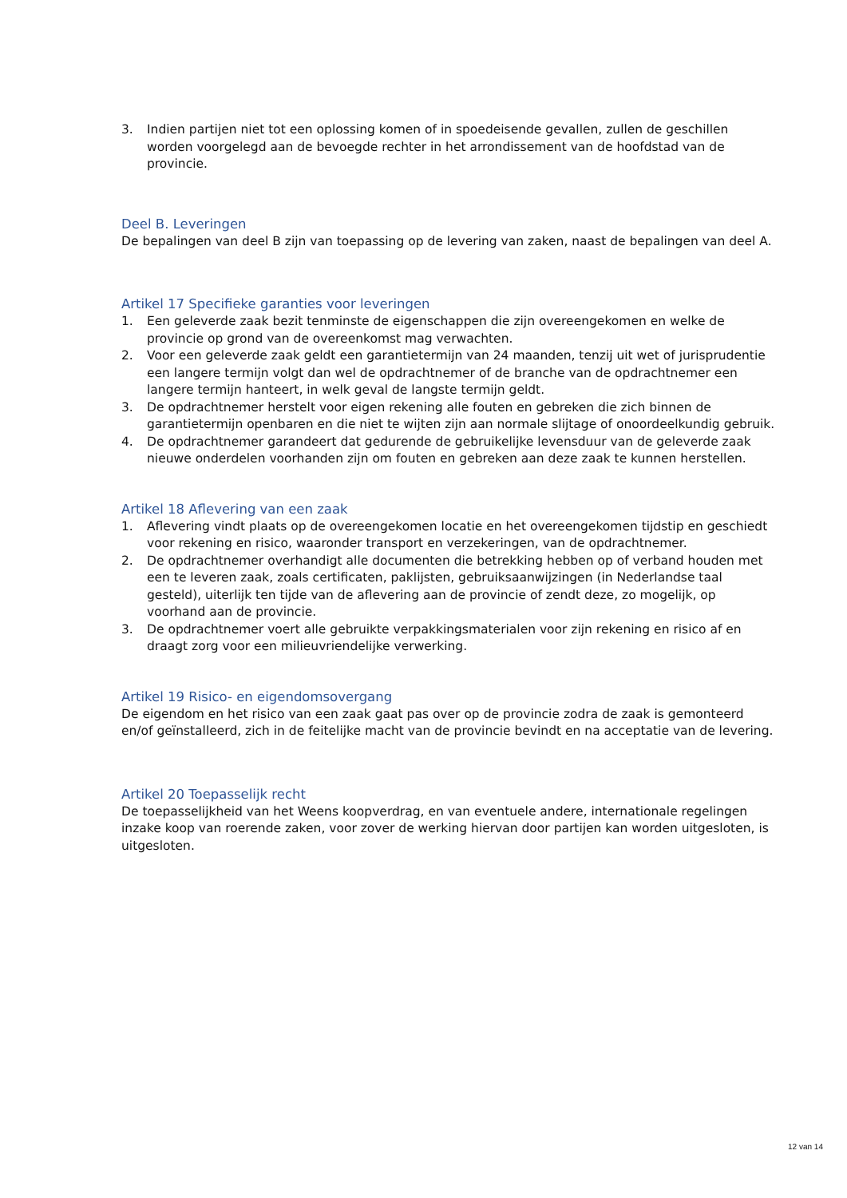3. Indien partijen niet tot een oplossing komen of in spoedeisende gevallen, zullen de geschillen worden voorgelegd aan de bevoegde rechter in het arrondissement van de hoofdstad van de provincie.
Deel B. Leveringen
De bepalingen van deel B zijn van toepassing op de levering van zaken, naast de bepalingen van deel A.
Artikel 17 Specifieke garanties voor leveringen
1. Een geleverde zaak bezit tenminste de eigenschappen die zijn overeengekomen en welke de provincie op grond van de overeenkomst mag verwachten.
2. Voor een geleverde zaak geldt een garantietermijn van 24 maanden, tenzij uit wet of jurisprudentie een langere termijn volgt dan wel de opdrachtnemer of de branche van de opdrachtnemer een langere termijn hanteert, in welk geval de langste termijn geldt.
3. De opdrachtnemer herstelt voor eigen rekening alle fouten en gebreken die zich binnen de garantietermijn openbaren en die niet te wijten zijn aan normale slijtage of onoordeelkundig gebruik.
4. De opdrachtnemer garandeert dat gedurende de gebruikelijke levensduur van de geleverde zaak nieuwe onderdelen voorhanden zijn om fouten en gebreken aan deze zaak te kunnen herstellen.
Artikel 18 Aflevering van een zaak
1. Aflevering vindt plaats op de overeengekomen locatie en het overeengekomen tijdstip en geschiedt voor rekening en risico, waaronder transport en verzekeringen, van de opdrachtnemer.
2. De opdrachtnemer overhandigt alle documenten die betrekking hebben op of verband houden met een te leveren zaak, zoals certificaten, paklijsten, gebruiksaanwijzingen (in Nederlandse taal gesteld), uiterlijk ten tijde van de aflevering aan de provincie of zendt deze, zo mogelijk, op voorhand aan de provincie.
3. De opdrachtnemer voert alle gebruikte verpakkingsmaterialen voor zijn rekening en risico af en draagt zorg voor een milieuvriendelijke verwerking.
Artikel 19 Risico- en eigendomsovergang
De eigendom en het risico van een zaak gaat pas over op de provincie zodra de zaak is gemonteerd en/of geïnstalleerd, zich in de feitelijke macht van de provincie bevindt en na acceptatie van de levering.
Artikel 20 Toepasselijk recht
De toepasselijkheid van het Weens koopverdrag, en van eventuele andere, internationale regelingen inzake koop van roerende zaken, voor zover de werking hiervan door partijen kan worden uitgesloten, is uitgesloten.
12 van 14